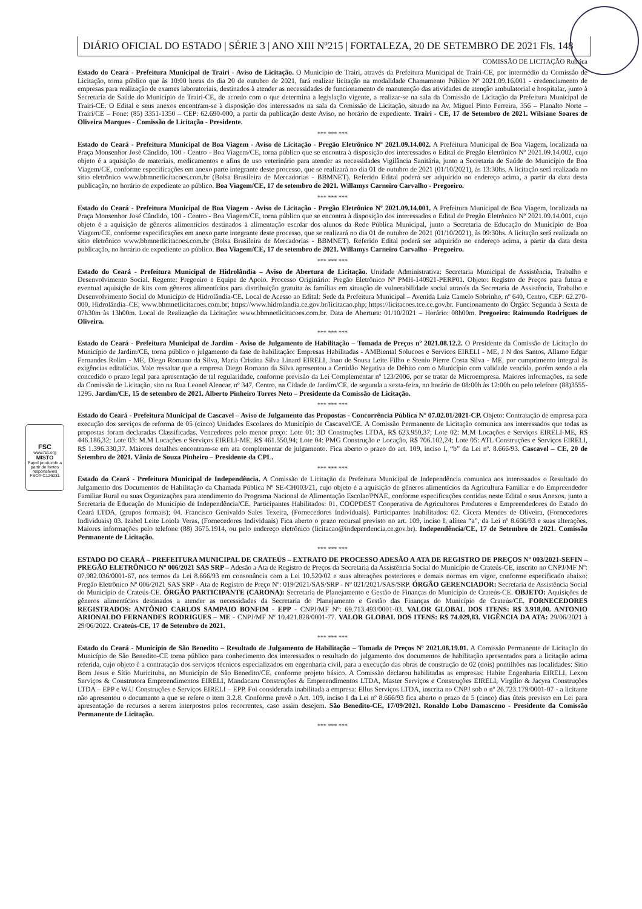FSC
www.fsc.org
MISTO
Papel produzido a partir de fontes responsáveis
FSC® C126031
DIÁRIO OFICIAL DO ESTADO | SÉRIE 3 | ANO XIII Nº215 | FORTALEZA, 20 DE SETEMBRO DE 2021 Fls. 148
COMISSÃO DE LICITAÇÃO Rubrica
Estado do Ceará - Prefeitura Municipal de Trairi - Aviso de Licitação. O Município de Trairi, através da Prefeitura Municipal de Trairi-CE, por intermédio da Comissão de Licitação, torna público que às 10:00 horas do dia 20 de outubro de 2021, fará realizar licitação na modalidade Chamamento Público Nº 2021.09.16.001 - credenciamento de empresas para realização de exames laboratoriais, destinados à atender as necessidades de funcionamento de manutenção das atividades de atenção ambulatorial e hospitalar, junto à Secretaria de Saúde do Município de Trairi-CE, de acordo com o que determina a legislação vigente, a realizar-se na sala da Comissão de Licitação da Prefeitura Municipal de Trairi-CE. O Edital e seus anexos encontram-se à disposição dos interessados na sala da Comissão de Licitação, situado na Av. Miguel Pinto Ferreira, 356 – Planalto Norte – Trairi/CE – Fone: (85) 3351-1350 – CEP: 62.690-000, a partir da publicação deste Aviso, no horário de expediente. Trairi - CE, 17 de Setembro de 2021. Wilsiane Soares de Oliveira Marques - Comissão de Licitação - Presidente.
*** *** ***
Estado do Ceará - Prefeitura Municipal de Boa Viagem - Aviso de Licitação - Pregão Eletrônico Nº 2021.09.14.002. A Prefeitura Municipal de Boa Viagem, localizada na Praça Monsenhor José Cândido, 100 - Centro - Boa Viagem/CE, torna público que se encontra à disposição dos interessados o Edital de Pregão Eletrônico Nº 2021.09.14.002, cujo objeto é a aquisição de materiais, medicamentos e afins de uso veterinário para atender as necessidades Vigilância Sanitária, junto a Secretaria de Saúde do Município de Boa Viagem/CE, conforme especificações em anexo parte integrante deste processo, que se realizará no dia 01 de outubro de 2021 (01/10/2021), às 13:30hs. A licitação será realizada no sítio eletrônico www.bbmnetlicitacoes.com.br (Bolsa Brasileira de Mercadorias - BBMNET). Referido Edital poderá ser adquirido no endereço acima, a partir da data desta publicação, no horário de expediente ao público. Boa Viagem/CE, 17 de setembro de 2021. Willamys Carneiro Carvalho - Pregoeiro.
*** *** ***
Estado do Ceará - Prefeitura Municipal de Boa Viagem - Aviso de Licitação - Pregão Eletrônico Nº 2021.09.14.001. A Prefeitura Municipal de Boa Viagem, localizada na Praça Monsenhor José Cândido, 100 - Centro - Boa Viagem/CE, torna público que se encontra à disposição dos interessados o Edital de Pregão Eletrônico Nº 2021.09.14.001, cujo objeto é a aquisição de gêneros alimentícios destinados à alimentação escolar dos alunos da Rede Pública Municipal, junto a Secretaria de Educação do Município de Boa Viagem/CE, conforme especificações em anexo parte integrante deste processo, que se realizará no dia 01 de outubro de 2021 (01/10/2021), às 09:30hs. A licitação será realizada no sítio eletrônico www.bbmnetlicitacoes.com.br (Bolsa Brasileira de Mercadorias - BBMNET). Referido Edital poderá ser adquirido no endereço acima, a partir da data desta publicação, no horário de expediente ao público. Boa Viagem/CE, 17 de setembro de 2021. Willamys Carneiro Carvalho - Pregoeiro.
*** *** ***
Estado do Ceará - Prefeitura Municipal de Hidrolândia – Aviso de Abertura de Licitação. Unidade Administrativa: Secretaria Municipal de Assistência, Trabalho e Desenvolvimento Social. Regente: Pregoeiro e Equipe de Apoio. Processo Originário: Pregão Eletrônico Nº PMH-140921-PERP01. Objeto: Registro de Preços para futura e eventual aquisição de kits com gêneros alimentícios para distribuição gratuita às famílias em situação de vulnerabilidade social através da Secretaria de Assistência, Trabalho e Desenvolvimento Social do Município de Hidrolândia-CE. Local de Acesso ao Edital: Sede da Prefeitura Municipal – Avenida Luiz Camelo Sobrinho, nº 640, Centro, CEP: 62.270-000, Hidrolândia–CE; www.bbmnetlicitacoes.com.br; https://www.hidrolandia.ce.gov.br/licitacao.php; https://licitacoes.tce.ce.gov.br. Funcionamento do Órgão: Segunda à Sexta de 07h30m às 13h00m. Local de Realização da Licitação: www.bbmnetlicitacoes.com.br. Data de Abertura: 01/10/2021 – Horário: 08h00m. Pregoeiro: Raimundo Rodrigues de Oliveira.
*** *** ***
Estado do Ceará - Prefeitura Municipal de Jardim - Aviso de Julgamento de Habilitação – Tomada de Preços nº 2021.08.12.2. O Presidente da Comissão de Licitação do Município de Jardim/CE, torna público o julgamento da fase de habilitação: Empresas Habilitadas - AMBiental Solucoes e Servicos EIRELI - ME, J N dos Santos, Allamo Edgar Fernandes Rolim - ME, Diego Romano da Silva, Maria Cristina Silva Linard EIRELI, Joao de Sousa Leite Filho e Stenio Pierre Costa Silva - ME, por cumprimento integral às exigências editalícias. Vale ressaltar que a empresa Diego Romano da Silva apresentou a Certidão Negativa de Débito com o Município com validade vencida, porém sendo a ela concedido o prazo legal para apresentação de tal regularidade, conforme previsão da Lei Complementar nº 123/2006, por se tratar de Microempresa. Maiores informações, na sede da Comissão de Licitação, sito na Rua Leonel Alencar, nº 347, Centro, na Cidade de Jardim/CE, de segunda a sexta-feira, no horário de 08:00h às 12:00h ou pelo telefone (88)3555-1295. Jardim/CE, 15 de setembro de 2021. Alberto Pinheiro Torres Neto – Presidente da Comissão de Licitação.
*** *** ***
Estado do Ceará - Prefeitura Municipal de Cascavel – Aviso de Julgamento das Propostas - Concorrência Pública Nº 07.02.01/2021-CP. Objeto: Contratação de empresa para execução dos serviços de reforma de 05 (cinco) Unidades Escolares do Município de Cascavel/CE. A Comissão Permanente de Licitação comunica aos interessados que todas as propostas foram declaradas Classificadas. Vencedores pelo menor preço: Lote 01: 3D Construções LTDA, R$ 623.950,37; Lote 02: M.M Locações e Serviços EIRELI-ME, R$ 446.186,32; Lote 03: M.M Locações e Serviços EIRELI-ME, R$ 461.550,94; Lote 04: PMG Construção e Locação, R$ 706.102,24; Lote 05: ATL Construções e Serviços EIRELI, R$ 1.396.330,37. Maiores detalhes encontram-se em ata complementar de julgamento. Fica aberto o prazo do art. 109, inciso I, “b” da Lei nº. 8.666/93. Cascavel – CE, 20 de Setembro de 2021. Vânia de Souza Pinheiro – Presidente da CPL.
*** *** ***
Estado do Ceará - Prefeitura Municipal de Independência. A Comissão de Licitação da Prefeitura Municipal de Independência comunica aos interessados o Resultado do Julgamento dos Documentos de Habilitação da Chamada Pública Nº SE-CH003/21, cujo objeto é a aquisição de gêneros alimentícios da Agricultura Familiar e do Empreendedor Familiar Rural ou suas Organizações para atendimento do Programa Nacional de Alimentação Escolar/PNAE, conforme especificações contidas neste Edital e seus Anexos, junto a Secretaria de Educação do Município de Independência/CE. Participantes Habilitados: 01. COOPDEST Cooperativa de Agricultores Produtores e Empreendedores do Estado do Ceará LTDA, (grupos formais); 04. Francisco Genivaldo Sales Texeira, (Fornecedores Individuais). Participantes Inabilitados: 02. Cícera Mendes de Oliveira, (Fornecedores Individuais) 03. Izabel Leite Loiola Veras, (Fornecedores Individuais) Fica aberto o prazo recursal previsto no art. 109, inciso I, alínea “a”, da Lei nº 8.666/93 e suas alterações. Maiores informações pelo telefone (88) 3675.1914, ou pelo endereço eletrônico (licitacao@independencia.ce.gov.br). Independência/CE, 17 de Setembro de 2021. Comissão Permanente de Licitação.
*** *** ***
ESTADO DO CEARÁ – PREFEITURA MUNICIPAL DE CRATEÚS – EXTRATO DE PROCESSO ADESÃO A ATA DE REGISTRO DE PREÇOS Nº 003/2021-SEFIN – PREGÃO ELETRÔNICO Nº 006/2021 SAS SRP – Adesão a Ata de Registro de Preços da Secretaria da Assistência Social do Município de Crateús-CE, inscrito no CNPJ/MF Nº: 07.982.036/0001-67, nos termos da Lei 8.666/93 em consonância com a Lei 10.520/02 e suas alterações posteriores e demais normas em vigor, conforme especificado abaixo: Pregão Eletrônico Nº 006/2021 SAS SRP - Ata de Registro de Preço Nº: 019/2021/SAS/SRP - Nº 021/2021/SAS/SRP. ÓRGÃO GERENCIADOR: Secretaria de Assistência Social do Município de Crateús-CE. ÓRGÃO PARTICIPANTE (CARONA): Secretaria de Planejamento e Gestão de Finanças do Município de Crateús-CE. OBJETO: Aquisições de gêneros alimentícios destinados a atender as necessidades da Secretaria do Planejamento e Gestão das Finanças do Município de Crateús/CE. FORNECEDORES REGISTRADOS: ANTÔNIO CARLOS SAMPAIO BONFIM - EPP - CNPJ/MF Nº: 69.713.493/0001-03. VALOR GLOBAL DOS ITENS: R$ 3.918,00. ANTONIO ARIONALDO FERNANDES RODRIGUES – ME - CNPJ/MF Nº 10.421.828/0001-77. VALOR GLOBAL DOS ITENS: R$ 74.029,83. VIGÊNCIA DA ATA: 29/06/2021 à 29/06/2022. Crateús-CE, 17 de Setembro de 2021.
*** *** ***
Estado do Ceará - Município de São Benedito – Resultado de Julgamento de Habilitação – Tomada de Preços Nº 2021.08.19.01. A Comissão Permanente de Licitação do Município de São Benedito-CE torna público para conhecimento dos interessados o resultado do julgamento dos documentos de habilitação apresentados para a licitação acima referida, cujo objeto é a contratação dos serviços técnicos especializados em engenharia civil, para a execução das obras de construção de 02 (dois) pontilhões nas localidades: Sítio Bom Jesus e Sítio Muricituba, no Município de São Benedito/CE, conforme projeto básico. A Comissão declarou habilitadas as empresas: Habite Engenharia EIRELI, Lexon Serviços & Construtora Empreendimentos EIRELI, Mandacaru Construções & Empreendimentos LTDA, Master Serviços e Construções EIRELI, Virgílio & Jacyra Construções LTDA – EPP e W.U Construções e Serviços EIRELI – EPP. Foi considerada inabilitada a empresa: Ellus Serviços LTDA, inscrita no CNPJ sob o nº 26.723.179/0001-07 - a licitante não apresentou o documento a que se refere o item 3.2.8. Conforme prevê o Art. 109, inciso I da Lei nº 8.666/93 fica aberto o prazo de 5 (cinco) dias úteis previsto em Lei para apresentação de recursos a serem interpostos pelos recorrentes, caso assim desejem. São Benedito-CE, 17/09/2021. Ronaldo Lobo Damasceno - Presidente da Comissão Permanente de Licitação.
*** *** ***